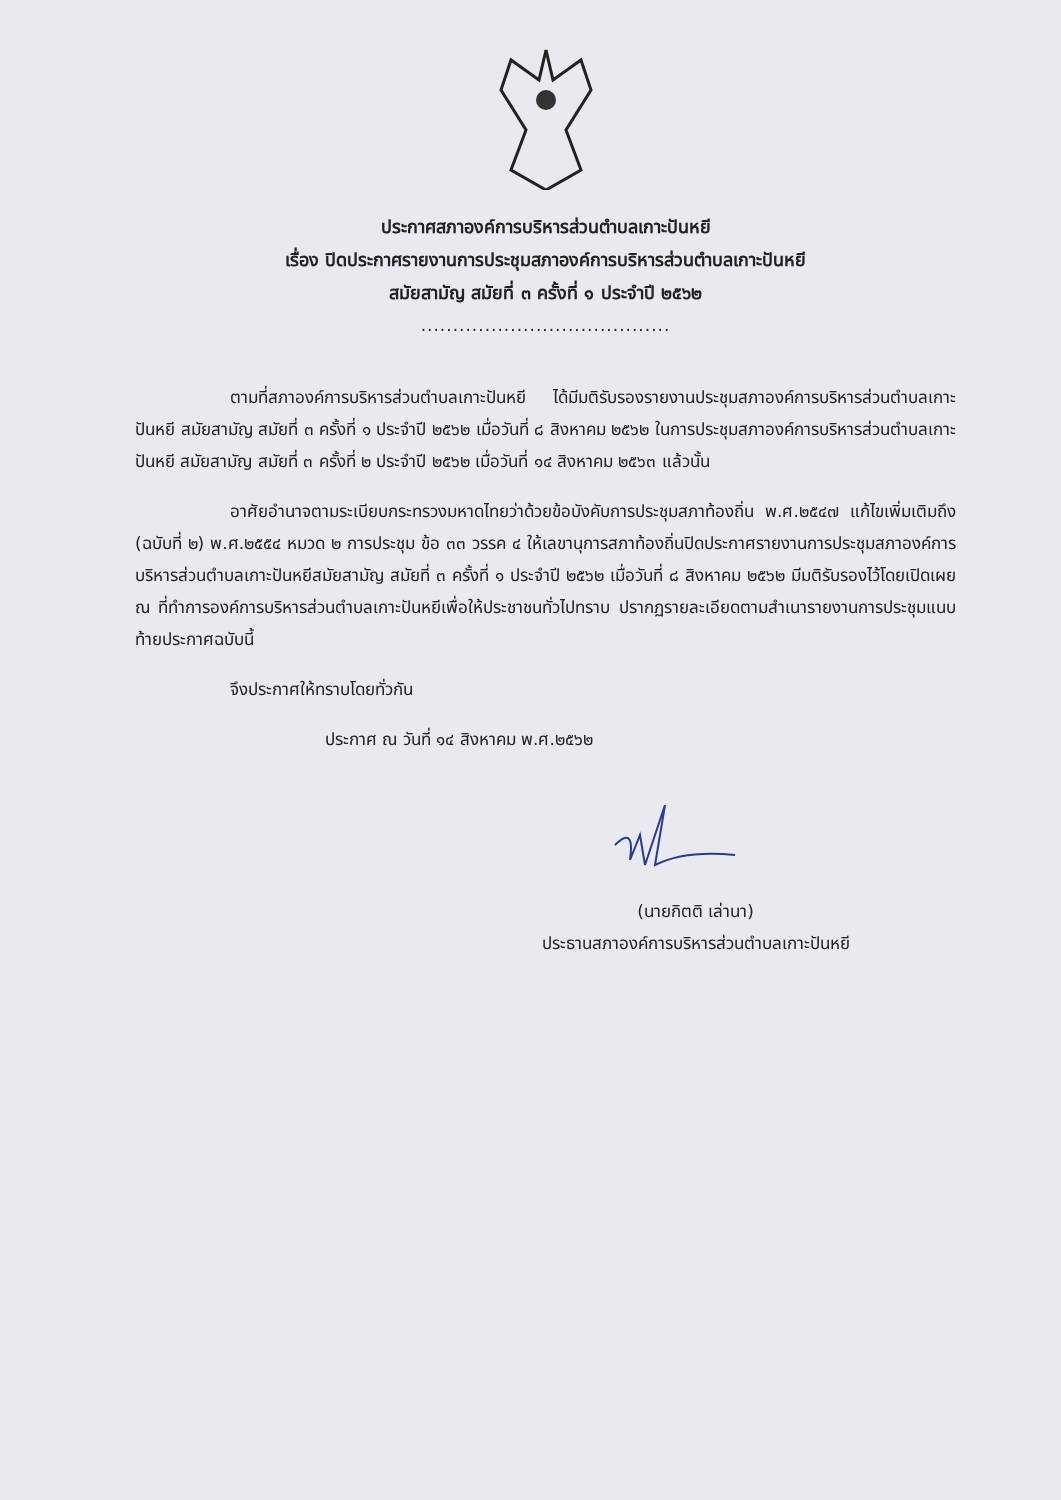ประกาศสภาองค์การบริหารส่วนตำบลเกาะปันหยี
เรื่อง ปิดประกาศรายงานการประชุมสภาองค์การบริหารส่วนตำบลเกาะปันหยี
สมัยสามัญ สมัยที่ ๓ ครั้งที่ ๑ ประจำปี ๒๕๖๒
.......................................
ตามที่สภาองค์การบริหารส่วนตำบลเกาะปันหยี ได้มีมติรับรองรายงานประชุมสภาองค์การบริหารส่วนตำบลเกาะปันหยี สมัยสามัญ สมัยที่ ๓ ครั้งที่ ๑ ประจำปี ๒๕๖๒ เมื่อวันที่ ๘ สิงหาคม ๒๕๖๒ ในการประชุมสภาองค์การบริหารส่วนตำบลเกาะปันหยี สมัยสามัญ สมัยที่ ๓ ครั้งที่ ๒ ประจำปี ๒๕๖๒ เมื่อวันที่ ๑๔ สิงหาคม ๒๕๖๓ แล้วนั้น
อาศัยอำนาจตามระเบียบกระทรวงมหาดไทยว่าด้วยข้อบังคับการประชุมสภาท้องถิ่น พ.ศ.๒๕๔๗ แก้ไขเพิ่มเติมถึง (ฉบับที่ ๒) พ.ศ.๒๕๕๔ หมวด ๒ การประชุม ข้อ ๓๓ วรรค ๔ ให้เลขานุการสภาท้องถิ่นปิดประกาศรายงานการประชุมสภาองค์การบริหารส่วนตำบลเกาะปันหยีสมัยสามัญ สมัยที่ ๓ ครั้งที่ ๑ ประจำปี ๒๕๖๒ เมื่อวันที่ ๘ สิงหาคม ๒๕๖๒ มีมติรับรองไว้โดยเปิดเผย ณ ที่ทำการองค์การบริหารส่วนตำบลเกาะปันหยีเพื่อให้ประชาชนทั่วไปทราบ ปรากฏรายละเอียดตามสำเนารายงานการประชุมแนบท้ายประกาศฉบับนี้
จึงประกาศให้ทราบโดยทั่วกัน
ประกาศ ณ วันที่ ๑๔ สิงหาคม พ.ศ.๒๕๖๒
(นายกิตติ เล่านา)
ประธานสภาองค์การบริหารส่วนตำบลเกาะปันหยี